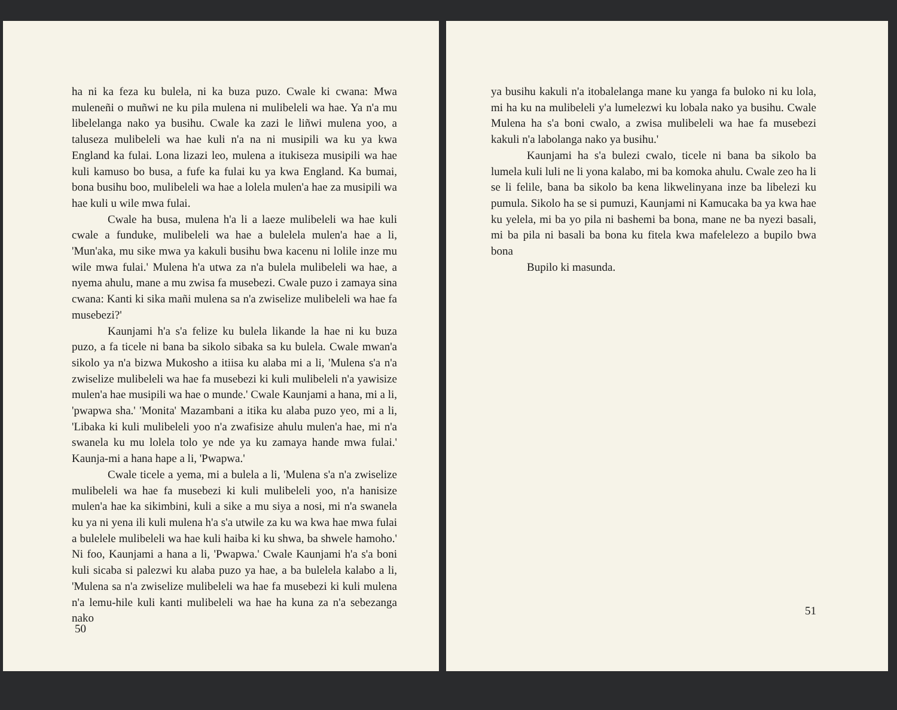ha ni ka feza ku bulela, ni ka buza puzo. Cwale ki cwana: Mwa muleneñi o muñwi ne ku pila mulena ni mulibeleli wa hae. Ya n'a mu libelelanga nako ya busihu. Cwale ka zazi le liñwi mulena yoo, a taluseza mulibeleli wa hae kuli n'a na ni musipili wa ku ya kwa England ka fulai. Lona lizazi leo, mulena a itukiseza musipili wa hae kuli kamuso bo busa, a fufe ka fulai ku ya kwa England. Ka bumai, bona busihu boo, mulibeleli wa hae a lolela mulen'a hae za musipili wa hae kuli u wile mwa fulai.
Cwale ha busa, mulena h'a li a laeze mulibeleli wa hae kuli cwale a funduke, mulibeleli wa hae a bulelela mulen'a hae a li, 'Mun'aka, mu sike mwa ya kakuli busihu bwa kacenu ni lolile inze mu wile mwa fulai.' Mulena h'a utwa za n'a bulela mulibeleli wa hae, a nyema ahulu, mane a mu zwisa fa musebezi. Cwale puzo i zamaya sina cwana: Kanti ki sika mañi mulena sa n'a zwiselize mulibeleli wa hae fa musebezi?'
Kaunjami h'a s'a felize ku bulela likande la hae ni ku buza puzo, a fa ticele ni bana ba sikolo sibaka sa ku bulela. Cwale mwan'a sikolo ya n'a bizwa Mukosho a itiisa ku alaba mi a li, 'Mulena s'a n'a zwiselize mulibeleli wa hae fa musebezi ki kuli mulibeleli n'a yawisize mulen'a hae musipili wa hae o munde.' Cwale Kaunjami a hana, mi a li, 'pwapwa sha.' 'Monita' Mazambani a itika ku alaba puzo yeo, mi a li, 'Libaka ki kuli mulibeleli yoo n'a zwafisize ahulu mulen'a hae, mi n'a swanela ku mu lolela tolo ye nde ya ku zamaya hande mwa fulai.' Kaunja-mi a hana hape a li, 'Pwapwa.'
Cwale ticele a yema, mi a bulela a li, 'Mulena s'a n'a zwiselize mulibeleli wa hae fa musebezi ki kuli mulibeleli yoo, n'a hanisize mulen'a hae ka sikimbini, kuli a sike a mu siya a nosi, mi n'a swanela ku ya ni yena ili kuli mulena h'a s'a utwile za ku wa kwa hae mwa fulai a bulelele mulibeleli wa hae kuli haiba ki ku shwa, ba shwele hamoho.' Ni foo, Kaunjami a hana a li, 'Pwapwa.' Cwale Kaunjami h'a s'a boni kuli sicaba si palezwi ku alaba puzo ya hae, a ba bulelela kalabo a li, 'Mulena sa n'a zwiselize mulibeleli wa hae fa musebezi ki kuli mulena n'a lemu-hile kuli kanti mulibeleli wa hae ha kuna za n'a sebezanga nako
50
ya busihu kakuli n'a itobalelanga mane ku yanga fa buloko ni ku lola, mi ha ku na mulibeleli y'a lumelezwi ku lobala nako ya busihu. Cwale Mulena ha s'a boni cwalo, a zwisa mulibeleli wa hae fa musebezi kakuli n'a labolanga nako ya busihu.'
Kaunjami ha s'a bulezi cwalo, ticele ni bana ba sikolo ba lumela kuli luli ne li yona kalabo, mi ba komoka ahulu. Cwale zeo ha li se li felile, bana ba sikolo ba kena likwelinyana inze ba libelezi ku pumula. Sikolo ha se si pumuzi, Kaunjami ni Kamucaka ba ya kwa hae ku yelela, mi ba yo pila ni bashemi ba bona, mane ne ba nyezi basali, mi ba pila ni basali ba bona ku fitela kwa mafelelezo a bupilo bwa bona
Bupilo ki masunda.
51